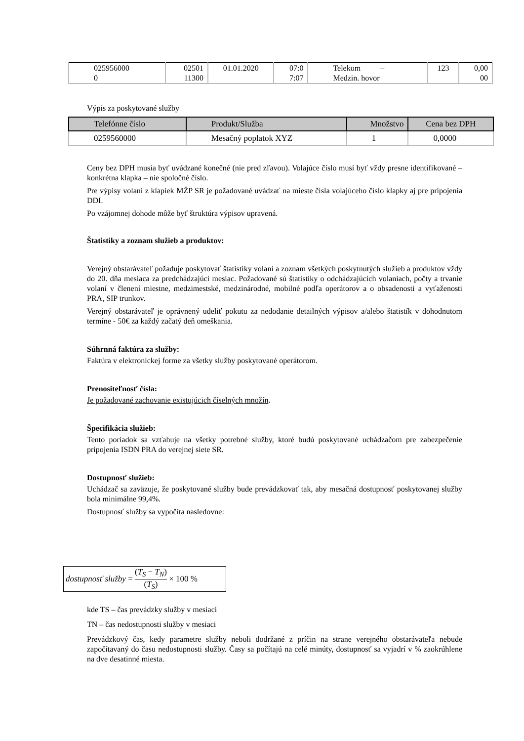| 025956000 0 | 02501 11300 | 01.01.2020 | 07:0 7:07 | Telekom – Medzin. hovor | 123 | 0,00 00 |
Výpis za poskytované služby
| Telefónne číslo | Produkt/Služba | Množstvo | Cena bez DPH |
| --- | --- | --- | --- |
| 0259560000 | Mesačný poplatok XYZ | 1 | 0,0000 |
Ceny bez DPH musia byť uvádzané konečné (nie pred zľavou). Volajúce číslo musí byť vždy presne identifikované – konkrétna klapka – nie spoločné číslo.
Pre výpisy volaní z klapiek MŽP SR je požadované uvádzať na mieste čísla volajúceho číslo klapky aj pre pripojenia DDI.
Po vzájomnej dohode môže byť štruktúra výpisov upravená.
Štatistiky a zoznam služieb a produktov:
Verejný obstarávateľ požaduje poskytovať štatistiky volaní a zoznam všetkých poskytnutých služieb a produktov vždy do 20. dňa mesiaca za predchádzajúci mesiac. Požadované sú štatistiky o odchádzajúcich volaniach, počty a trvanie volaní v členení miestne, medzimestské, medzinárodné, mobilné podľa operátorov a o obsadenosti a vyťaženosti PRA, SIP trunkov.
Verejný obstarávateľ je oprávnený udeliť pokutu za nedodanie detailných výpisov a/alebo štatistík v dohodnutom termíne - 50€ za každý začatý deň omeškania.
Súhrnná faktúra za služby:
Faktúra v elektronickej forme za všetky služby poskytované operátorom.
Prenositeľnosť čísla:
Je požadované zachovanie existujúcich číselných množín.
Špecifikácia služieb:
Tento poriadok sa vzťahuje na všetky potrebné služby, ktoré budú poskytované uchádzačom pre zabezpečenie pripojenia ISDN PRA do verejnej siete SR.
Dostupnosť služieb:
Uchádzač sa zaväzuje, že poskytované služby bude prevádzkovať tak, aby mesačná dostupnosť poskytovanej služby bola minimálne 99,4%.
Dostupnosť služby sa vypočíta nasledovne:
dostupnosť služby = (T<sub>S</sub> − T<sub>N</sub>) (T<sub>S</sub>) × 100 %
kde TS – čas prevádzky služby v mesiaci
TN – čas nedostupnosti služby v mesiaci
Prevádzkový čas, kedy parametre služby neboli dodržané z príčin na strane verejného obstarávateľa nebude započítavaný do času nedostupnosti služby. Časy sa počítajú na celé minúty, dostupnosť sa vyjadrí v % zaokrúhlene na dve desatinné miesta.